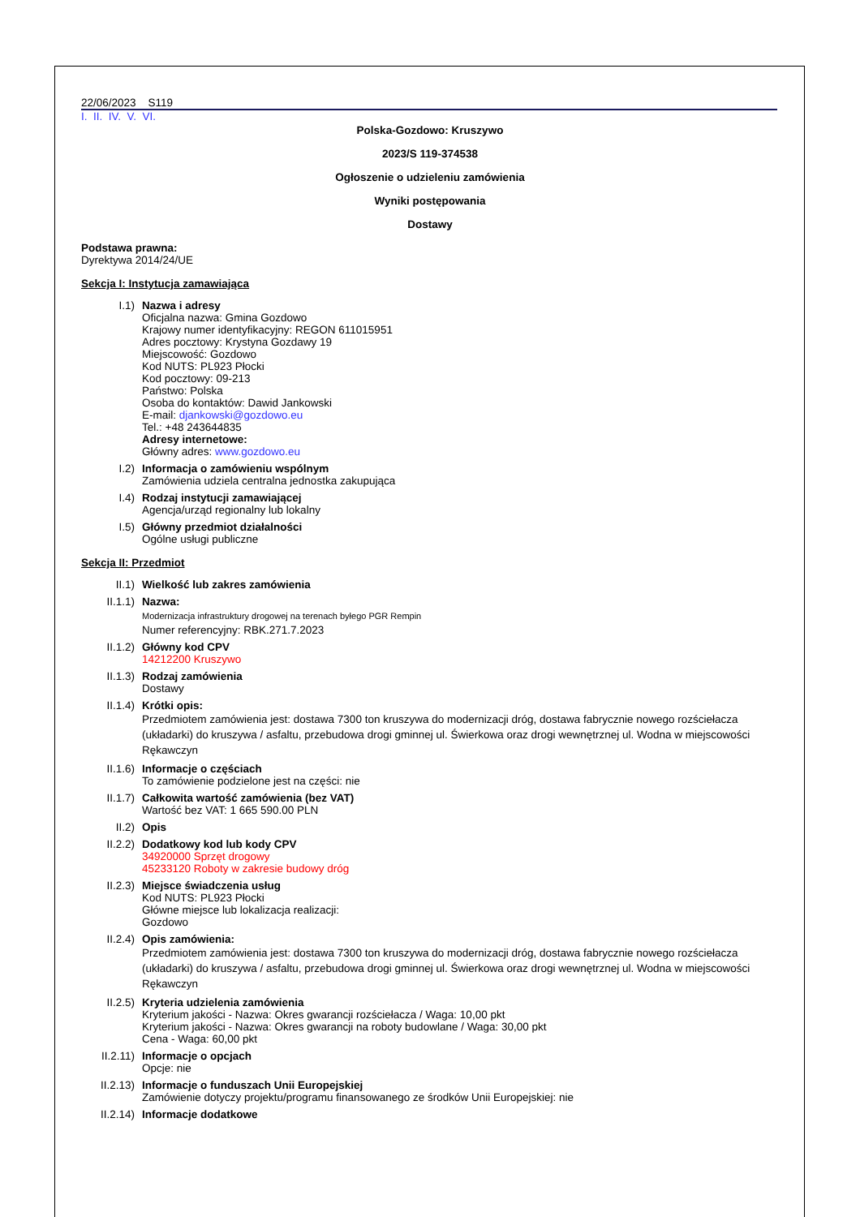22/06/2023 S119
I. II. IV. V. VI.
Polska-Gozdowo: Kruszywo
2023/S 119-374538
Ogłoszenie o udzieleniu zamówienia
Wyniki postępowania
Dostawy
Podstawa prawna:
Dyrektywa 2014/24/UE
Sekcja I: Instytucja zamawiająca
I.1) Nazwa i adresy
Oficjalna nazwa: Gmina Gozdowo
Krajowy numer identyfikacyjny: REGON 611015951
Adres pocztowy: Krystyna Gozdawy 19
Miejscowość: Gozdowo
Kod NUTS: PL923 Płocki
Kod pocztowy: 09-213
Państwo: Polska
Osoba do kontaktów: Dawid Jankowski
E-mail: djankowski@gozdowo.eu
Tel.: +48 243644835
Adresy internetowe:
Główny adres: www.gozdowo.eu
I.2) Informacja o zamówieniu wspólnym
Zamówienia udziela centralna jednostka zakupująca
I.4) Rodzaj instytucji zamawiającej
Agencja/urząd regionalny lub lokalny
I.5) Główny przedmiot działalności
Ogólne usługi publiczne
Sekcja II: Przedmiot
II.1) Wielkość lub zakres zamówienia
II.1.1) Nazwa:
Modernizacja infrastruktury drogowej na terenach byłego PGR Rempin
Numer referencyjny: RBK.271.7.2023
II.1.2) Główny kod CPV
14212200 Kruszywo
II.1.3) Rodzaj zamówienia
Dostawy
II.1.4) Krótki opis:
Przedmiotem zamówienia jest: dostawa 7300 ton kruszywa do modernizacji dróg, dostawa fabrycznie nowego rozściełacza (układarki) do kruszywa / asfaltu, przebudowa drogi gminnej ul. Świerkowa oraz drogi wewnętrznej ul. Wodna w miejscowości Rękawczyn
II.1.6) Informacje o częściach
To zamówienie podzielone jest na części: nie
II.1.7) Całkowita wartość zamówienia (bez VAT)
Wartość bez VAT: 1 665 590.00 PLN
II.2) Opis
II.2.2) Dodatkowy kod lub kody CPV
34920000 Sprzęt drogowy
45233120 Roboty w zakresie budowy dróg
II.2.3) Miejsce świadczenia usług
Kod NUTS: PL923 Płocki
Główne miejsce lub lokalizacja realizacji:
Gozdowo
II.2.4) Opis zamówienia:
Przedmiotem zamówienia jest: dostawa 7300 ton kruszywa do modernizacji dróg, dostawa fabrycznie nowego rozściełacza (układarki) do kruszywa / asfaltu, przebudowa drogi gminnej ul. Świerkowa oraz drogi wewnętrznej ul. Wodna w miejscowości Rękawczyn
II.2.5) Kryteria udzielenia zamówienia
Kryterium jakości - Nazwa: Okres gwarancji rozściełacza / Waga: 10,00 pkt
Kryterium jakości - Nazwa: Okres gwarancji na roboty budowlane / Waga: 30,00 pkt
Cena - Waga: 60,00 pkt
II.2.11) Informacje o opcjach
Opcje: nie
II.2.13) Informacje o funduszach Unii Europejskiej
Zamówienie dotyczy projektu/programu finansowanego ze środków Unii Europejskiej: nie
II.2.14) Informacje dodatkowe